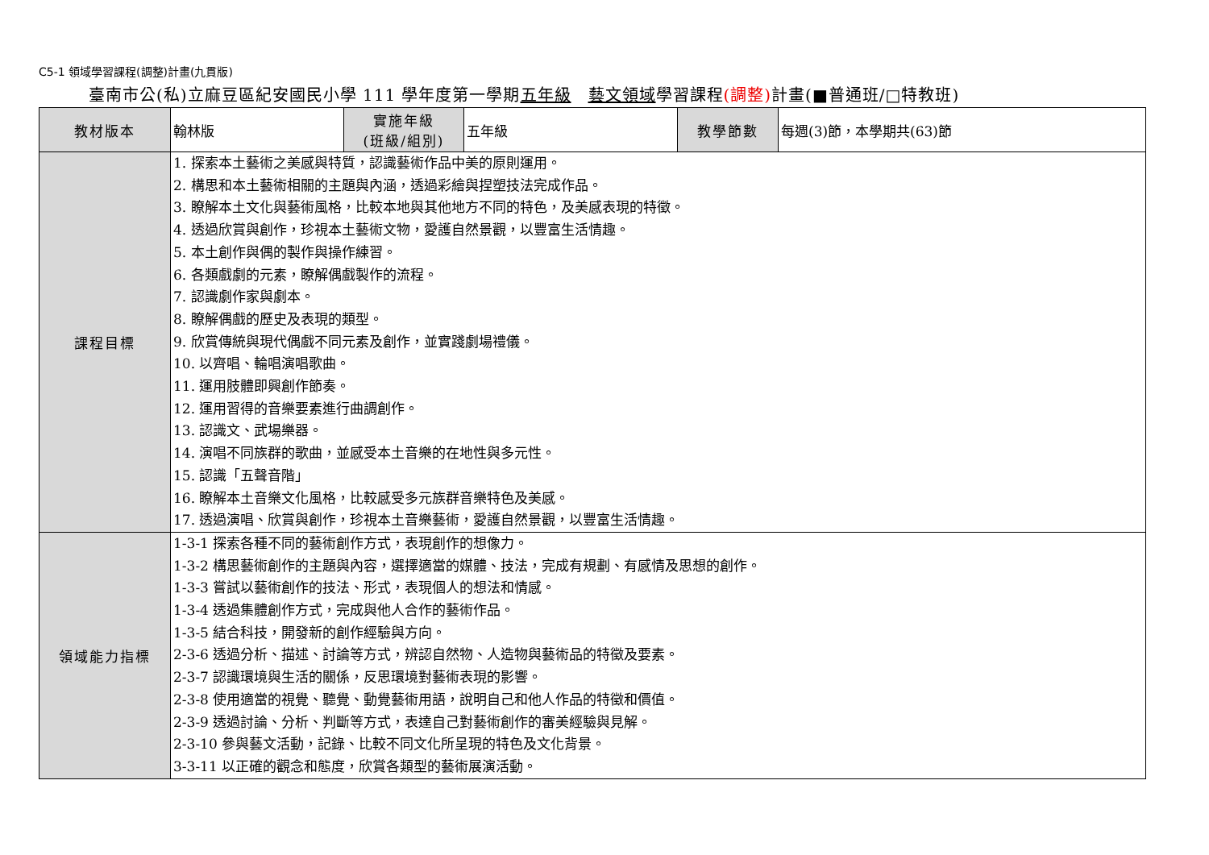C5-1 領域學習課程(調整)計畫(九貫版)
臺南市公(私)立麻豆區紀安國民小學 111 學年度第一學期五年級　藝文領域學習課程(調整) 計畫(■普通班/□特教班)
| 教材版本 | 翰林版 | 實施年級 (班級/組別) | 五年級 | 教學節數 | 每週(3)節，本學期共(63)節 |
| 課程目標 | 1. 探索本土藝術之美感與特質，認識藝術作品中美的原則運用。 2. 構思和本土藝術相關的主題與內涵，透過彩繪與捏塑技法完成作品。 3. 瞭解本土文化與藝術風格，比較本地與其他地方不同的特色，及美感表現的特徵。 4. 透過欣賞與創作，珍視本土藝術文物，愛護自然景觀，以豐富生活情趣。 5. 本土創作與偶的製作與操作練習。 6. 各類戲劇的元素，瞭解偶戲製作的流程。 7. 認識劇作家與劇本。 8. 瞭解偶戲的歷史及表現的類型。 9. 欣賞傳統與現代偶戲不同元素及創作，並實踐劇場禮儀。 10. 以齊唱、輪唱演唱歌曲。 11. 運用肢體即興創作節奏。 12. 運用習得的音樂要素進行曲調創作。 13. 認識文、武場樂器。 14. 演唱不同族群的歌曲，並感受本土音樂的在地性與多元性。 15. 認識「五聲音階」 16. 瞭解本土音樂文化風格，比較感受多元族群音樂特色及美感。 17. 透過演唱、欣賞與創作，珍視本土音樂藝術，愛護自然景觀，以豐富生活情趣。 | | | | |
| 領域能力指標 | 1-3-1 探索各種不同的藝術創作方式，表現創作的想像力。 1-3-2 構思藝術創作的主題與內容，選擇適當的媒體、技法，完成有規劃、有感情及思想的創作。 1-3-3 嘗試以藝術創作的技法、形式，表現個人的想法和情感。 1-3-4 透過集體創作方式，完成與他人合作的藝術作品。 1-3-5 結合科技，開發新的創作經驗與方向。 2-3-6 透過分析、描述、討論等方式，辨認自然物、人造物與藝術品的特徵及要素。 2-3-7 認識環境與生活的關係，反思環境對藝術表現的影響。 2-3-8 使用適當的視覺、聽覺、動覺藝術用語，說明自己和他人作品的特徵和價值。 2-3-9 透過討論、分析、判斷等方式，表達自己對藝術創作的審美經驗與見解。 2-3-10 參與藝文活動，記錄、比較不同文化所呈現的特色及文化背景。 3-3-11 以正確的觀念和態度，欣賞各類型的藝術展演活動。 | | | | |